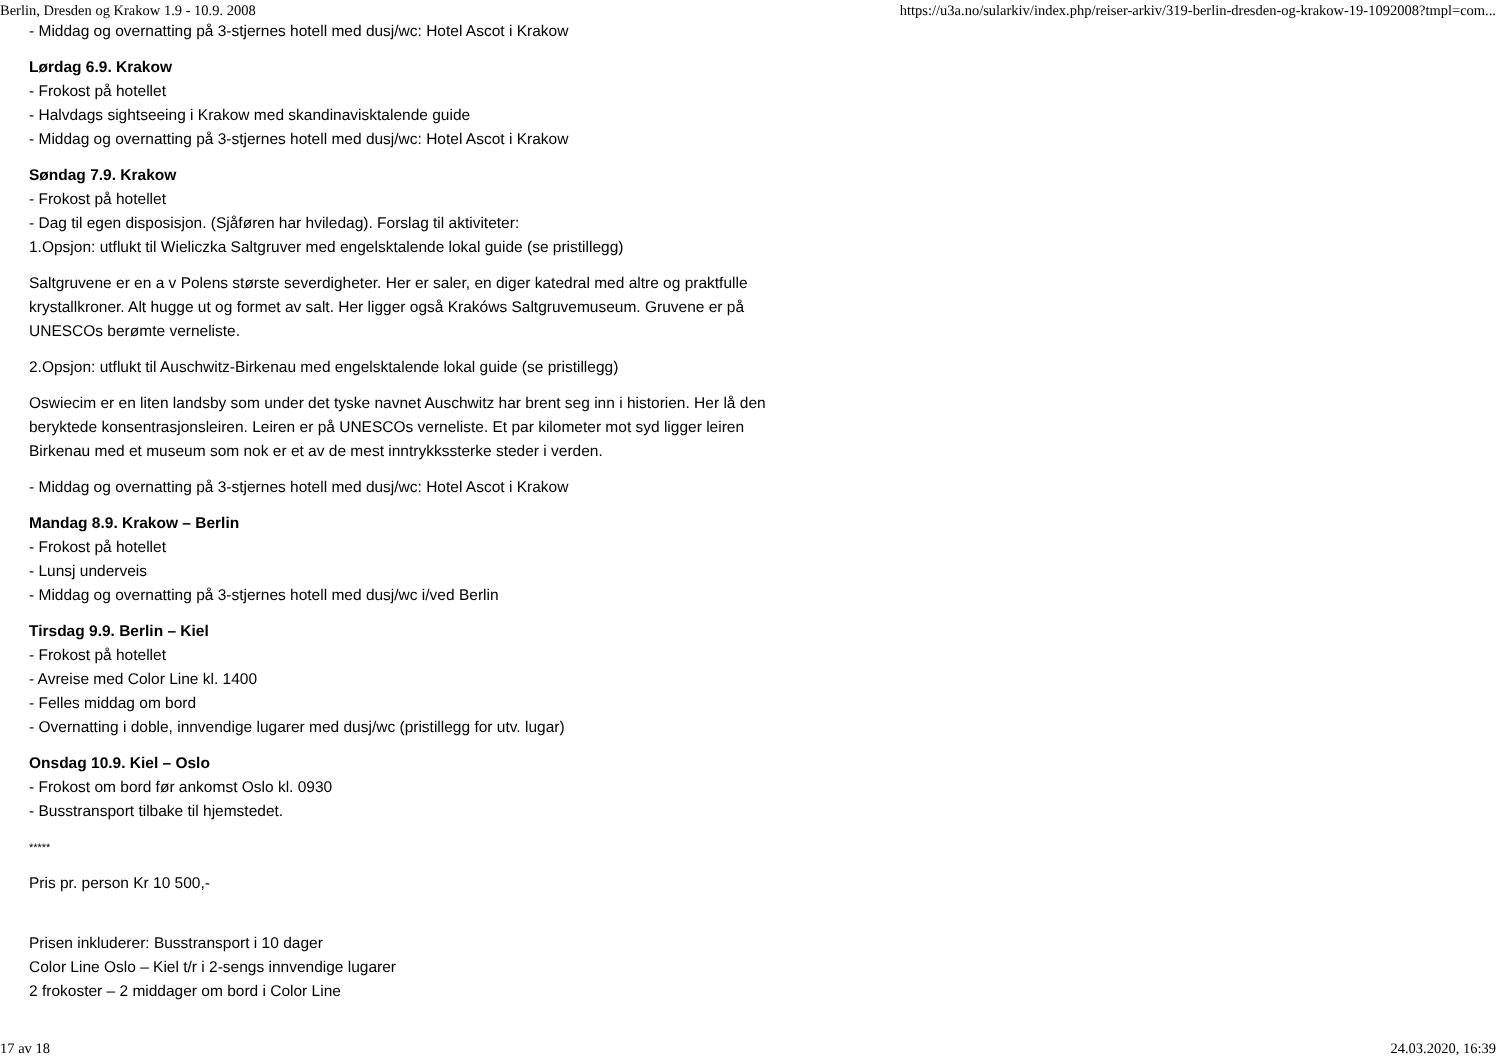Berlin, Dresden og Krakow 1.9 - 10.9. 2008 https://u3a.no/sularkiv/index.php/reiser-arkiv/319-berlin-dresden-og-krakow-19-1092008?tmpl=com...
- Middag og overnatting på 3-stjernes hotell med dusj/wc: Hotel Ascot i Krakow
Lørdag 6.9. Krakow
- Frokost på hotellet
- Halvdags sightseeing i Krakow med skandinavisktalende guide
- Middag og overnatting på 3-stjernes hotell med dusj/wc: Hotel Ascot i Krakow
Søndag 7.9. Krakow
- Frokost på hotellet
- Dag til egen disposisjon. (Sjåføren har hviledag). Forslag til aktiviteter:
1.Opsjon: utflukt til Wieliczka Saltgruver med engelsktalende lokal guide (se pristillegg)
Saltgruvene er en a v Polens største severdigheter. Her er saler, en diger katedral med altre og praktfulle krystallkroner. Alt hugge ut og formet av salt. Her ligger også Krakóws Saltgruvemuseum. Gruvene er på UNESCOs berømte verneliste.
2.Opsjon: utflukt til Auschwitz-Birkenau med engelsktalende lokal guide (se pristillegg)
Oswiecim er en liten landsby som under det tyske navnet Auschwitz har brent seg inn i historien. Her lå den beryktede konsentrasjonsleiren. Leiren er på UNESCOs verneliste. Et par kilometer mot syd ligger leiren Birkenau med et museum som nok er et av de mest inntrykkssterke steder i verden.
- Middag og overnatting på 3-stjernes hotell med dusj/wc: Hotel Ascot i Krakow
Mandag 8.9. Krakow – Berlin
- Frokost på hotellet
- Lunsj underveis
- Middag og overnatting på 3-stjernes hotell med dusj/wc i/ved Berlin
Tirsdag 9.9. Berlin – Kiel
- Frokost på hotellet
- Avreise med Color Line kl. 1400
- Felles middag om bord
- Overnatting i doble, innvendige lugarer med dusj/wc (pristillegg for utv. lugar)
Onsdag 10.9. Kiel – Oslo
- Frokost om bord før ankomst Oslo kl. 0930
- Busstransport tilbake til hjemstedet.
*****
Pris pr. person Kr 10 500,-
Prisen inkluderer: Busstransport i 10 dager
Color Line Oslo – Kiel t/r i 2-sengs innvendige lugarer
2 frokoster – 2 middager om bord i Color Line
17 av 18 24.03.2020, 16:39